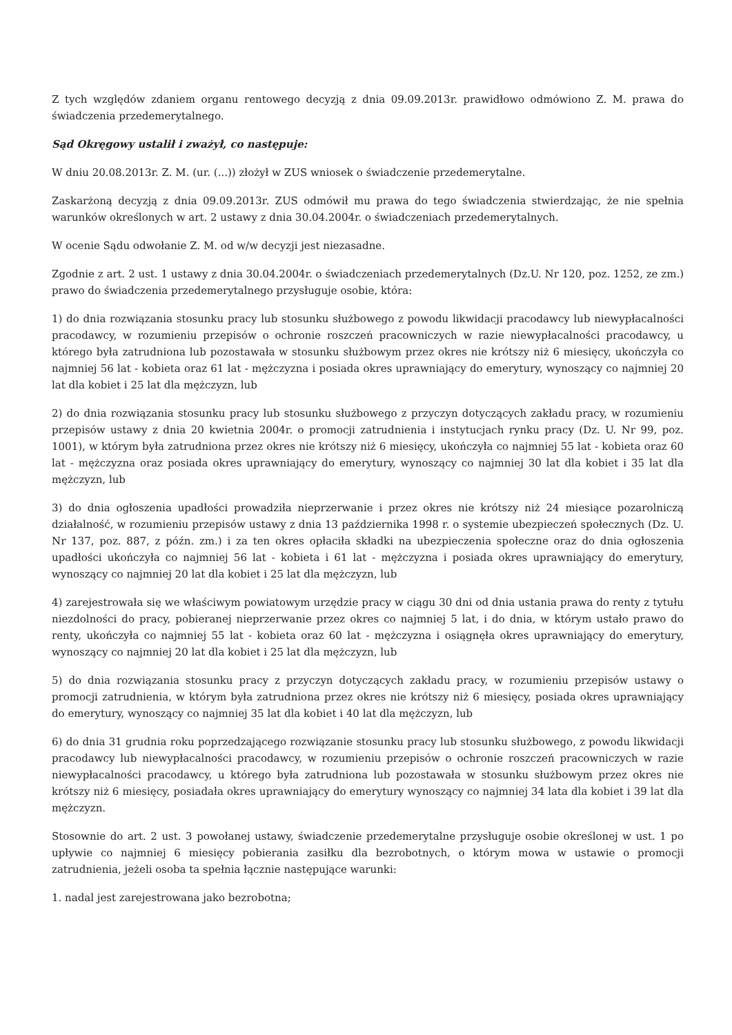Z tych względów zdaniem organu rentowego decyzją z dnia 09.09.2013r. prawidłowo odmówiono Z. M. prawa do świadczenia przedemerytalnego.
Sąd Okręgowy ustalił i zważył, co następuje:
W dniu 20.08.2013r. Z. M. (ur. (...)) złożył w ZUS wniosek o świadczenie przedemerytalne.
Zaskarżoną decyzją z dnia 09.09.2013r. ZUS odmówił mu prawa do tego świadczenia stwierdzając, że nie spełnia warunków określonych w art. 2 ustawy z dnia 30.04.2004r. o świadczeniach przedemerytalnych.
W ocenie Sądu odwołanie Z. M. od w/w decyzji jest niezasadne.
Zgodnie z art. 2 ust. 1 ustawy z dnia 30.04.2004r. o świadczeniach przedemerytalnych (Dz.U. Nr 120, poz. 1252, ze zm.) prawo do świadczenia przedemerytalnego przysługuje osobie, która:
1) do dnia rozwiązania stosunku pracy lub stosunku służbowego z powodu likwidacji pracodawcy lub niewypłacalności pracodawcy, w rozumieniu przepisów o ochronie roszczeń pracowniczych w razie niewypłacalności pracodawcy, u którego była zatrudniona lub pozostawała w stosunku służbowym przez okres nie krótszy niż 6 miesięcy, ukończyła co najmniej 56 lat - kobieta oraz 61 lat - mężczyzna i posiada okres uprawniający do emerytury, wynoszący co najmniej 20 lat dla kobiet i 25 lat dla mężczyzn, lub
2) do dnia rozwiązania stosunku pracy lub stosunku służbowego z przyczyn dotyczących zakładu pracy, w rozumieniu przepisów ustawy z dnia 20 kwietnia 2004r. o promocji zatrudnienia i instytucjach rynku pracy (Dz. U. Nr 99, poz. 1001), w którym była zatrudniona przez okres nie krótszy niż 6 miesięcy, ukończyła co najmniej 55 lat - kobieta oraz 60 lat - mężczyzna oraz posiada okres uprawniający do emerytury, wynoszący co najmniej 30 lat dla kobiet i 35 lat dla mężczyzn, lub
3) do dnia ogłoszenia upadłości prowadziła nieprzerwanie i przez okres nie krótszy niż 24 miesiące pozarolniczą działalność, w rozumieniu przepisów ustawy z dnia 13 października 1998 r. o systemie ubezpieczeń społecznych (Dz. U. Nr 137, poz. 887, z późn. zm.) i za ten okres opłaciła składki na ubezpieczenia społeczne oraz do dnia ogłoszenia upadłości ukończyła co najmniej 56 lat - kobieta i 61 lat - mężczyzna i posiada okres uprawniający do emerytury, wynoszący co najmniej 20 lat dla kobiet i 25 lat dla mężczyzn, lub
4) zarejestrowała się we właściwym powiatowym urzędzie pracy w ciągu 30 dni od dnia ustania prawa do renty z tytułu niezdolności do pracy, pobieranej nieprzerwanie przez okres co najmniej 5 lat, i do dnia, w którym ustało prawo do renty, ukończyła co najmniej 55 lat - kobieta oraz 60 lat - mężczyzna i osiągnęła okres uprawniający do emerytury, wynoszący co najmniej 20 lat dla kobiet i 25 lat dla mężczyzn, lub
5) do dnia rozwiązania stosunku pracy z przyczyn dotyczących zakładu pracy, w rozumieniu przepisów ustawy o promocji zatrudnienia, w którym była zatrudniona przez okres nie krótszy niż 6 miesięcy, posiada okres uprawniający do emerytury, wynoszący co najmniej 35 lat dla kobiet i 40 lat dla mężczyzn, lub
6) do dnia 31 grudnia roku poprzedzającego rozwiązanie stosunku pracy lub stosunku służbowego, z powodu likwidacji pracodawcy lub niewypłacalności pracodawcy, w rozumieniu przepisów o ochronie roszczeń pracowniczych w razie niewypłacalności pracodawcy, u którego była zatrudniona lub pozostawała w stosunku służbowym przez okres nie krótszy niż 6 miesięcy, posiadała okres uprawniający do emerytury wynoszący co najmniej 34 lata dla kobiet i 39 lat dla mężczyzn.
Stosownie do art. 2 ust. 3 powołanej ustawy, świadczenie przedemerytalne przysługuje osobie określonej w ust. 1 po upływie co najmniej 6 miesięcy pobierania zasiłku dla bezrobotnych, o którym mowa w ustawie o promocji zatrudnienia, jeżeli osoba ta spełnia łącznie następujące warunki:
1. nadal jest zarejestrowana jako bezrobotna;